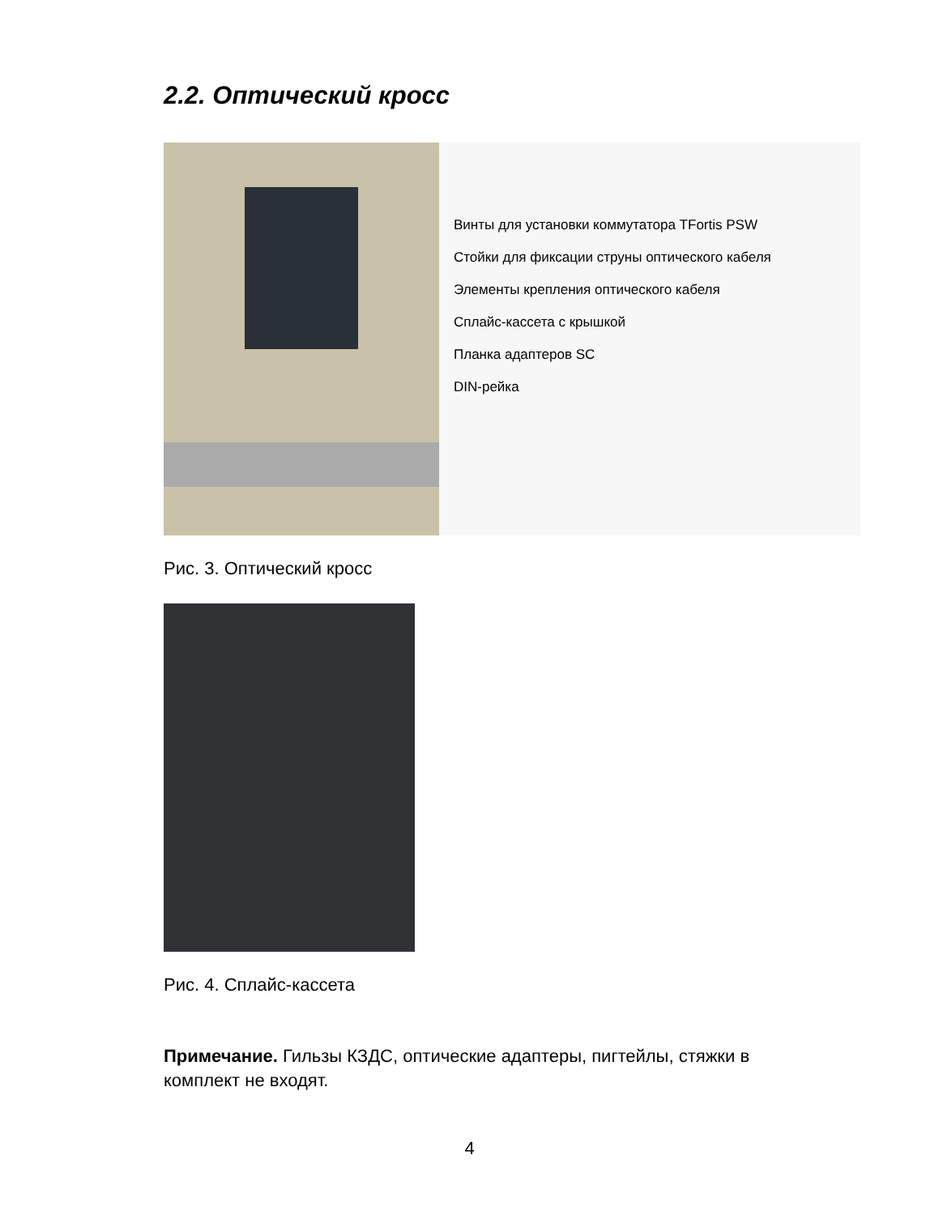2.2. Оптический кросс
Винты для установки коммутатора TFortis PSW
Стойки для фиксации струны оптического кабеля
Элементы крепления оптического кабеля
Сплайс-кассета с крышкой
Планка адаптеров SC
DIN-рейка
Рис. 3. Оптический кросс
Рис. 4. Сплайс-кассета
Примечание. Гильзы КЗДС, оптические адаптеры, пигтейлы, стяжки в комплект не входят.
4